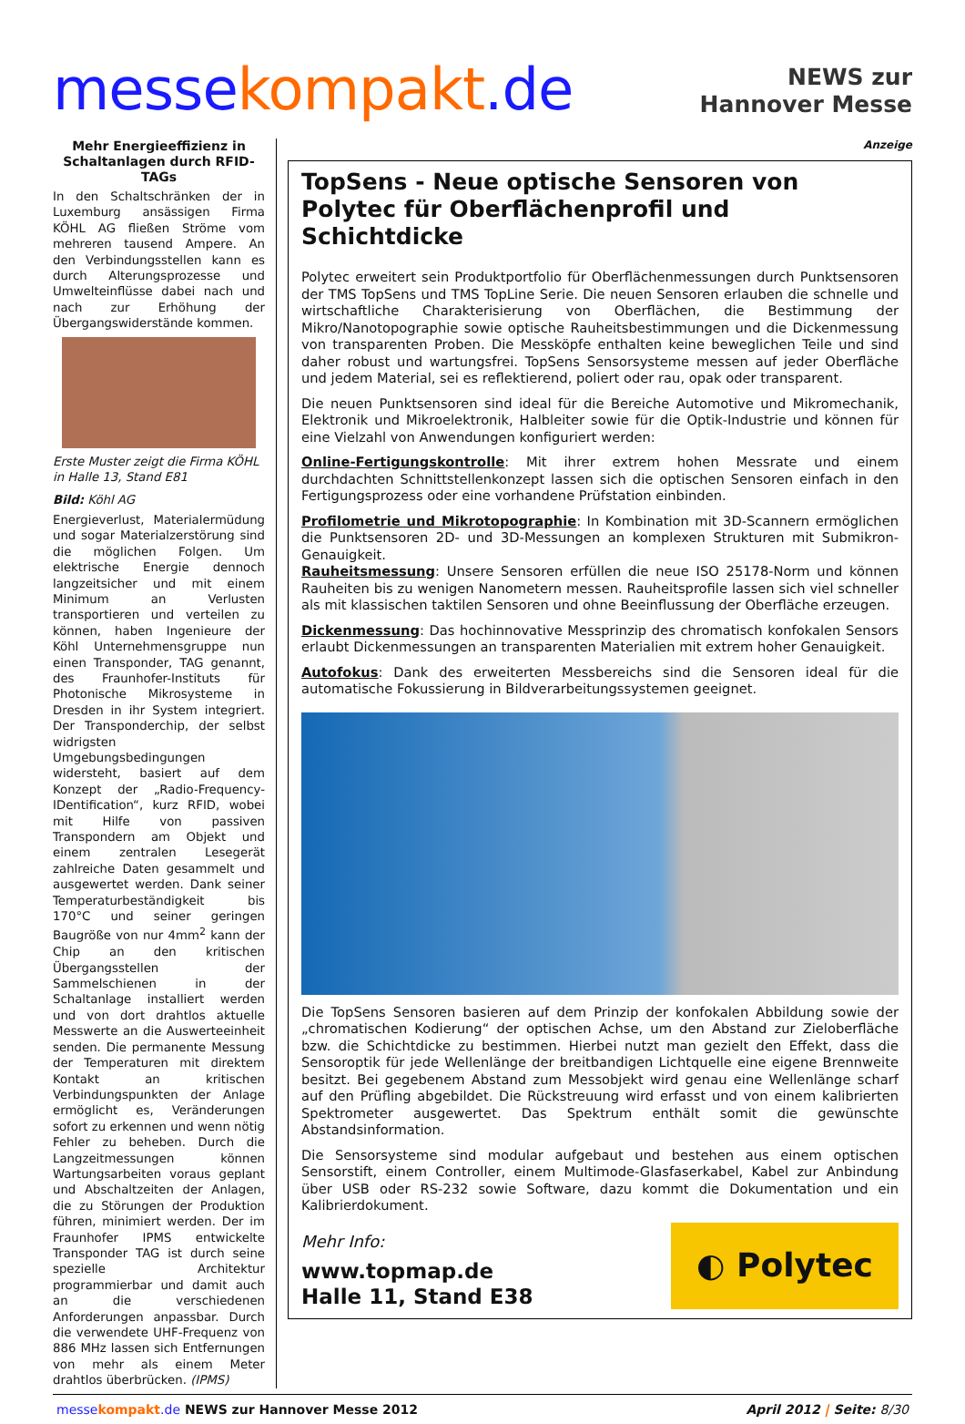messe kompakt.de
NEWS zur
Hannover Messe
Mehr Energieeffizienz in Schaltanlagen durch RFID-TAGs
In den Schaltschränken der in Luxemburg ansässigen Firma KÖHL AG fließen Ströme vom mehreren tausend Ampere. An den Verbindungsstellen kann es durch Alterungsprozesse und Umwelteinflüsse dabei nach und nach zur Erhöhung der Übergangswiderstände kommen.
Erste Muster zeigt die Firma KÖHL in Halle 13, Stand E81
Bild: Köhl AG
Energieverlust, Materialermüdung und sogar Materialzerstörung sind die möglichen Folgen. Um elektrische Energie dennoch langzeitsicher und mit einem Minimum an Verlusten transportieren und verteilen zu können, haben Ingenieure der Köhl Unternehmensgruppe nun einen Transponder, TAG genannt, des Fraunhofer-Instituts für Photonische Mikrosysteme in Dresden in ihr System integriert. Der Transponderchip, der selbst widrigsten Umgebungsbedingungen widersteht, basiert auf dem Konzept der „Radio-Frequency-IDentification“, kurz RFID, wobei mit Hilfe von passiven Transpondern am Objekt und einem zentralen Lesegerät zahlreiche Daten gesammelt und ausgewertet werden. Dank seiner Temperaturbeständigkeit bis 170°C und seiner geringen Baugröße von nur 4mm<sup>2</sup> kann der Chip an den kritischen Übergangsstellen der Sammelschienen in der Schaltanlage installiert werden und von dort drahtlos aktuelle Messwerte an die Auswerteeinheit senden. Die permanente Messung der Temperaturen mit direktem Kontakt an kritischen Verbindungspunkten der Anlage ermöglicht es, Veränderungen sofort zu erkennen und wenn nötig Fehler zu beheben. Durch die Langzeitmessungen können Wartungsarbeiten voraus geplant und Abschaltzeiten der Anlagen, die zu Störungen der Produktion führen, minimiert werden. Der im Fraunhofer IPMS entwickelte Transponder TAG ist durch seine spezielle Architektur programmierbar und damit auch an die verschiedenen Anforderungen anpassbar. Durch die verwendete UHF-Frequenz von 886 MHz lassen sich Entfernungen von mehr als einem Meter drahtlos überbrücken. (IPMS)
Anzeige
TopSens - Neue optische Sensoren von Polytec für Oberflächenprofil und Schichtdicke
Polytec erweitert sein Produktportfolio für Oberflächenmessungen durch Punktsensoren der TMS TopSens und TMS TopLine Serie. Die neuen Sensoren erlauben die schnelle und wirtschaftliche Charakterisierung von Oberflächen, die Bestimmung der Mikro/Nanotopographie sowie optische Rauheitsbestimmungen und die Dickenmessung von transparenten Proben. Die Messköpfe enthalten keine beweglichen Teile und sind daher robust und wartungsfrei. TopSens Sensorsysteme messen auf jeder Oberfläche und jedem Material, sei es reflektierend, poliert oder rau, opak oder transparent.
Die neuen Punktsensoren sind ideal für die Bereiche Automotive und Mikromechanik, Elektronik und Mikroelektronik, Halbleiter sowie für die Optik-Industrie und können für eine Vielzahl von Anwendungen konfiguriert werden:
Online-Fertigungskontrolle: Mit ihrer extrem hohen Messrate und einem durchdachten Schnittstellenkonzept lassen sich die optischen Sensoren einfach in den Fertigungsprozess oder eine vorhandene Prüfstation einbinden.
Profilometrie und Mikrotopographie: In Kombination mit 3D-Scannern ermöglichen die Punktsensoren 2D- und 3D-Messungen an komplexen Strukturen mit Submikron-Genauigkeit.
Rauheitsmessung: Unsere Sensoren erfüllen die neue ISO 25178-Norm und können Rauheiten bis zu wenigen Nanometern messen. Rauheitsprofile lassen sich viel schneller als mit klassischen taktilen Sensoren und ohne Beeinflussung der Oberfläche erzeugen.
Dickenmessung: Das hochinnovative Messprinzip des chromatisch konfokalen Sensors erlaubt Dickenmessungen an transparenten Materialien mit extrem hoher Genauigkeit.
Autofokus: Dank des erweiterten Messbereichs sind die Sensoren ideal für die automatische Fokussierung in Bildverarbeitungssystemen geeignet.
Die TopSens Sensoren basieren auf dem Prinzip der konfokalen Abbildung sowie der „chromatischen Kodierung“ der optischen Achse, um den Abstand zur Zieloberfläche bzw. die Schichtdicke zu bestimmen. Hierbei nutzt man gezielt den Effekt, dass die Sensoroptik für jede Wellenlänge der breitbandigen Lichtquelle eine eigene Brennweite besitzt. Bei gegebenem Abstand zum Messobjekt wird genau eine Wellenlänge scharf auf den Prüfling abgebildet. Die Rückstreuung wird erfasst und von einem kalibrierten Spektrometer ausgewertet. Das Spektrum enthält somit die gewünschte Abstandsinformation.
Die Sensorsysteme sind modular aufgebaut und bestehen aus einem optischen Sensorstift, einem Controller, einem Multimode-Glasfaserkabel, Kabel zur Anbindung über USB oder RS-232 sowie Software, dazu kommt die Dokumentation und ein Kalibrierdokument.
Mehr Info:
www.topmap.de
Halle 11, Stand E38
◐ Polytec
messe kompakt.de NEWS zur Hannover Messe 2012 April 2012 | Seite: 8/30